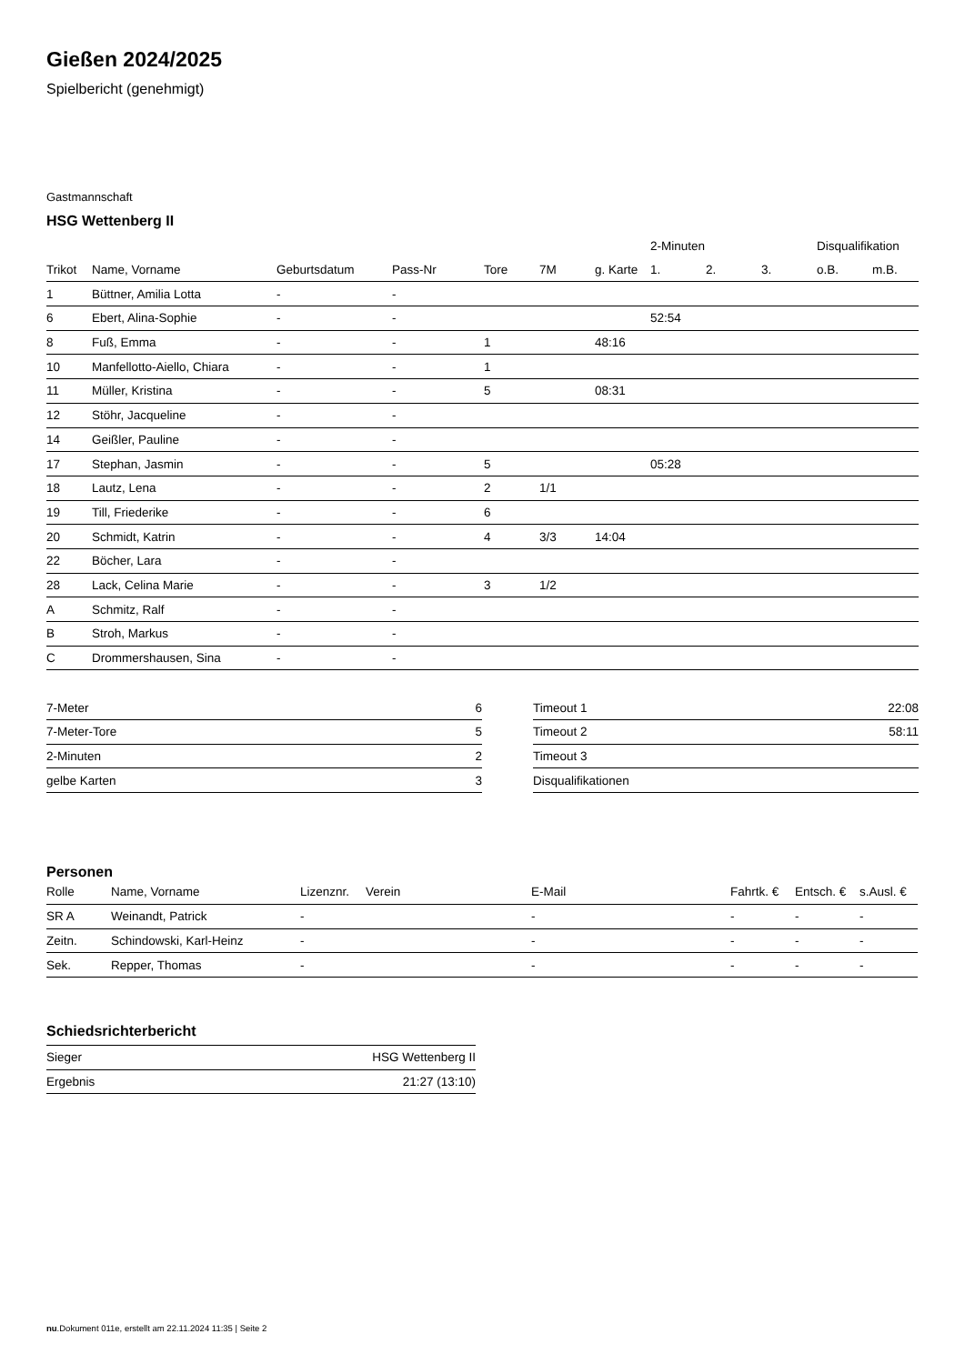Gießen 2024/2025
Spielbericht (genehmigt)
Gastmannschaft
HSG Wettenberg II
| | | | | | | | 2-Minuten | | | Disqualifikation | |
| --- | --- | --- | --- | --- | --- | --- | --- | --- | --- | --- | --- |
| Trikot | Name, Vorname | Geburtsdatum | Pass-Nr | Tore | 7M | g. Karte | 1. | 2. | 3. | o.B. | m.B. |
| 1 | Büttner, Amilia Lotta | - | - | | | | | | | | |
| 6 | Ebert, Alina-Sophie | - | - | | | | 52:54 | | | | |
| 8 | Fuß, Emma | - | - | 1 | | 48:16 | | | | | |
| 10 | Manfellotto-Aiello, Chiara | - | - | 1 | | | | | | | |
| 11 | Müller, Kristina | - | - | 5 | | 08:31 | | | | | |
| 12 | Stöhr, Jacqueline | - | - | | | | | | | | |
| 14 | Geißler, Pauline | - | - | | | | | | | | |
| 17 | Stephan, Jasmin | - | - | 5 | | | 05:28 | | | | |
| 18 | Lautz, Lena | - | - | 2 | 1/1 | | | | | | |
| 19 | Till, Friederike | - | - | 6 | | | | | | | |
| 20 | Schmidt, Katrin | - | - | 4 | 3/3 | 14:04 | | | | | |
| 22 | Böcher, Lara | - | - | | | | | | | | |
| 28 | Lack, Celina Marie | - | - | 3 | 1/2 | | | | | | |
| A | Schmitz, Ralf | - | - | | | | | | | | |
| B | Stroh, Markus | - | - | | | | | | | | |
| C | Drommershausen, Sina | - | - | | | | | | | | |
| 7-Meter | 6 |
| 7-Meter-Tore | 5 |
| 2-Minuten | 2 |
| gelbe Karten | 3 |
| Timeout 1 | 22:08 |
| Timeout 2 | 58:11 |
| Timeout 3 | |
| Disqualifikationen | |
Personen
| Rolle | Name, Vorname | Lizenznr. | Verein | E-Mail | Fahrtk. € | Entsch. € | s.Ausl. € |
| --- | --- | --- | --- | --- | --- | --- | --- |
| SR A | Weinandt, Patrick | - | | - | - | - | - |
| Zeitn. | Schindowski, Karl-Heinz | - | | - | - | - | - |
| Sek. | Repper, Thomas | - | | - | - | - | - |
Schiedsrichterbericht
| Sieger | HSG Wettenberg II |
| Ergebnis | 21:27 (13:10) |
nu.Dokument 011e, erstellt am 22.11.2024 11:35 | Seite 2